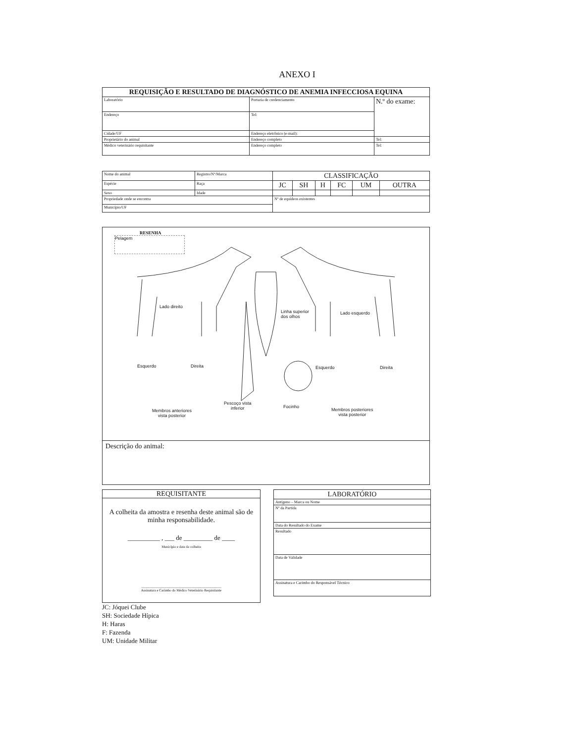ANEXO I
| REQUISIÇÃO E RESULTADO DE DIAGNÓSTICO DE ANEMIA INFECCIOSA EQUINA | | |
| --- | --- | --- |
| Laboratório | Portaria de credenciamento | N.º do exame: |
| Endereço | Tel: | |
| Cidade/UF | Endereço eletrônico (e-mail): | |
| Proprietário do animal | Endereço completo | Tel: |
| Médico veterinário requisitante | Endereço completo | Tel: |
| Nome do animal | Registro/Nº/Marca | CLASSIFICAÇÃO | | | | | |
| Espécie | Raça | JC | SH | H | FC | UM | OUTRA |
| Sexo | Idade | | | | | | |
| Propriedade onde se encontra | | Nº de equídeos existentes | | | | | |
| Município/UF | | | | | | | |
RESENHA
Pelagem
Lado direito
Linha superior
dos olhos
Lado esquerdo
Esquerdo Direita Esquerdo Direita
Membros anteriores
vista posterior
Pescoço vista
inferior Focinho
Membros posteriores
vista posterior
Descrição do animal:
REQUISITANTE
A colheita da amostra e resenha deste animal são de minha responsabilidade.
__________ , ___ de _________ de ____
Município e data da colheita
______________________________________________
Assinatura e Carimbo do Médico Veterinário Requisitante
JC: Jóquei Clube
SH: Sociedade Hípica
H: Haras
F: Fazenda
UM: Unidade Militar
| LABORATÓRIO |
| --- |
| Antígeno – Marca ou Nome |
| Nº da Partida |
| Data do Resultado do Exame |
| Resultado |
| Data de Validade |
| Assinatura e Carimbo do Responsável Técnico |